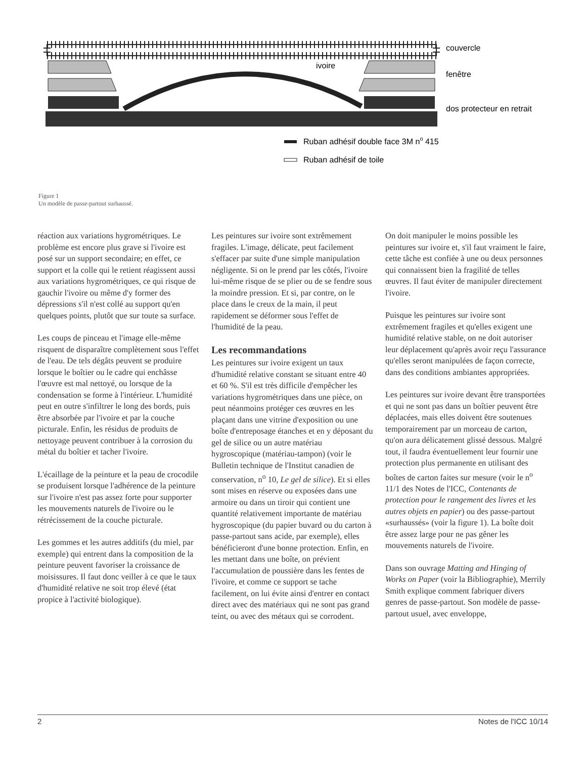ivoire
couvercle
fenêtre
dos protecteur en retrait
Ruban adhésif double face 3M no 415
Ruban adhésif de toile
Figure 1
Un modèle de passe-partout surhaussé.
réaction aux variations hygrométriques. Le problème est encore plus grave si l'ivoire est posé sur un support secondaire; en effet, ce support et la colle qui le retient réagissent aussi aux variations hygrométriques, ce qui risque de gauchir l'ivoire ou même d'y former des dépressions s'il n'est collé au support qu'en quelques points, plutôt que sur toute sa surface.
Les coups de pinceau et l'image elle-même risquent de disparaître complètement sous l'effet de l'eau. De tels dégâts peuvent se produire lorsque le boîtier ou le cadre qui enchâsse l'œuvre est mal nettoyé, ou lorsque de la condensation se forme à l'intérieur. L'humidité peut en outre s'infiltrer le long des bords, puis être absorbée par l'ivoire et par la couche picturale. Enfin, les résidus de produits de nettoyage peuvent contribuer à la corrosion du métal du boîtier et tacher l'ivoire.
L'écaillage de la peinture et la peau de crocodile se produisent lorsque l'adhérence de la peinture sur l'ivoire n'est pas assez forte pour supporter les mouvements naturels de l'ivoire ou le rétrécissement de la couche picturale.
Les gommes et les autres additifs (du miel, par exemple) qui entrent dans la composition de la peinture peuvent favoriser la croissance de moisissures. Il faut donc veiller à ce que le taux d'humidité relative ne soit trop élevé (état propice à l'activité biologique).
Les peintures sur ivoire sont extrêmement fragiles. L'image, délicate, peut facilement s'effacer par suite d'une simple manipulation négligente. Si on le prend par les côtés, l'ivoire lui-même risque de se plier ou de se fendre sous la moindre pression. Et si, par contre, on le place dans le creux de la main, il peut rapidement se déformer sous l'effet de l'humidité de la peau.
Les recommandations
Les peintures sur ivoire exigent un taux d'humidité relative constant se situant entre 40 et 60 %. S'il est très difficile d'empêcher les variations hygrométriques dans une pièce, on peut néanmoins protéger ces œuvres en les plaçant dans une vitrine d'exposition ou une boîte d'entreposage étanches et en y déposant du gel de silice ou un autre matériau hygroscopique (matériau-tampon) (voir le Bulletin technique de l'Institut canadien de conservation, n<sup>o</sup> 10, Le gel de silice). Et si elles sont mises en réserve ou exposées dans une armoire ou dans un tiroir qui contient une quantité relativement importante de matériau hygroscopique (du papier buvard ou du carton à passe-partout sans acide, par exemple), elles bénéficieront d'une bonne protection. Enfin, en les mettant dans une boîte, on prévient l'accumulation de poussière dans les fentes de l'ivoire, et comme ce support se tache facilement, on lui évite ainsi d'entrer en contact direct avec des matériaux qui ne sont pas grand teint, ou avec des métaux qui se corrodent.
On doit manipuler le moins possible les peintures sur ivoire et, s'il faut vraiment le faire, cette tâche est confiée à une ou deux personnes qui connaissent bien la fragilité de telles œuvres. Il faut éviter de manipuler directement l'ivoire.
Puisque les peintures sur ivoire sont extrêmement fragiles et qu'elles exigent une humidité relative stable, on ne doit autoriser leur déplacement qu'après avoir reçu l'assurance qu'elles seront manipulées de façon correcte, dans des conditions ambiantes appropriées.
Les peintures sur ivoire devant être transportées et qui ne sont pas dans un boîtier peuvent être déplacées, mais elles doivent être soutenues temporairement par un morceau de carton, qu'on aura délicatement glissé dessous. Malgré tout, il faudra éventuellement leur fournir une protection plus permanente en utilisant des boîtes de carton faites sur mesure (voir le n<sup>o</sup> 11/1 des Notes de l'ICC, Contenants de protection pour le rangement des livres et les autres objets en papier) ou des passe-partout «surhaussés» (voir la figure 1). La boîte doit être assez large pour ne pas gêner les mouvements naturels de l'ivoire.
Dans son ouvrage Matting and Hinging of Works on Paper (voir la Bibliographie), Merrily Smith explique comment fabriquer divers genres de passe-partout. Son modèle de passe-partout usuel, avec enveloppe,
2 Notes de l'ICC 10/14